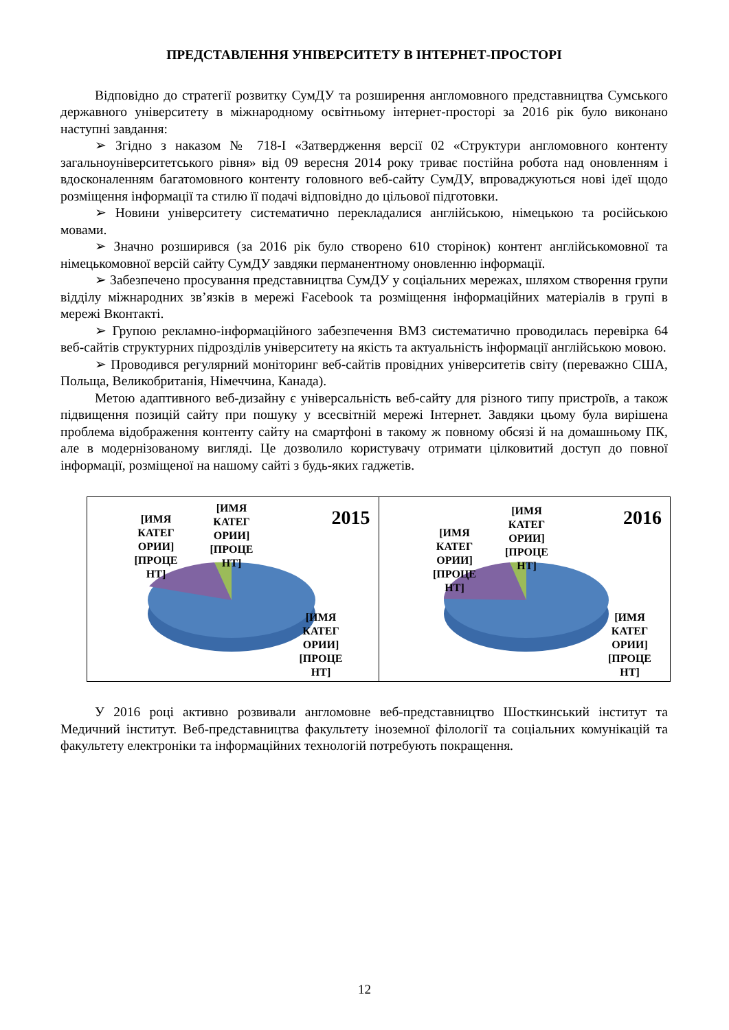ПРЕДСТАВЛЕННЯ УНІВЕРСИТЕТУ В ІНТЕРНЕТ-ПРОСТОРІ
Відповідно до стратегії розвитку СумДУ та розширення англомовного представництва Сумського державного університету в міжнародному освітньому інтернет-просторі за 2016 рік було виконано наступні завдання:
➢ Згідно з наказом № 718-І «Затвердження версії 02 «Структури англомовного контенту загальноуніверситетського рівня» від 09 вересня 2014 року триває постійна робота над оновленням і вдосконаленням багатомовного контенту головного веб-сайту СумДУ, впроваджуються нові ідеї щодо розміщення інформації та стилю її подачі відповідно до цільової підготовки.
➢ Новини університету систематично перекладалися англійською, німецькою та російською мовами.
➢ Значно розширився (за 2016 рік було створено 610 сторінок) контент англійськомовної та німецькомовної версій сайту СумДУ завдяки перманентному оновленню інформації.
➢ Забезпечено просування представництва СумДУ у соціальних мережах, шляхом створення групи відділу міжнародних зв’язків в мережі Facebook та розміщення інформаційних матеріалів в групі в мережі Вконтакті.
➢ Групою рекламно-інформаційного забезпечення ВМЗ систематично проводилась перевірка 64 веб-сайтів структурних підрозділів університету на якість та актуальність інформації англійською мовою.
➢ Проводився регулярний моніторинг веб-сайтів провідних університетів світу (переважно США, Польща, Великобританія, Німеччина, Канада).
Метою адаптивного веб-дизайну є універсальність веб-сайту для різного типу пристроїв, а також підвищення позицій сайту при пошуку у всесвітній мережі Інтернет. Завдяки цьому була вирішена проблема відображення контенту сайту на смартфоні в такому ж повному обсязі й на домашньому ПК, але в модернізованому вигляді. Це дозволило користувачу отримати цілковитий доступ до повної інформації, розміщеної на нашому сайті з будь-яких гаджетів.
2015
[ИМЯ КАТЕГ ОРИИ] [ПРОЦЕ НТ]
[ИМЯ КАТЕГ ОРИИ] [ПРОЦЕ НТ]
[ИМЯ КАТЕГ ОРИИ] [ПРОЦЕ НТ]
2016
[ИМЯ КАТЕГ ОРИИ] [ПРОЦЕ НТ]
[ИМЯ КАТЕГ ОРИИ] [ПРОЦЕ НТ]
[ИМЯ КАТЕГ ОРИИ] [ПРОЦЕ НТ]
У 2016 році активно розвивали англомовне веб-представництво Шосткинський інститут та Медичний інститут. Веб-представництва факультету іноземної філології та соціальних комунікацій та факультету електроніки та інформаційних технологій потребують покращення.
12